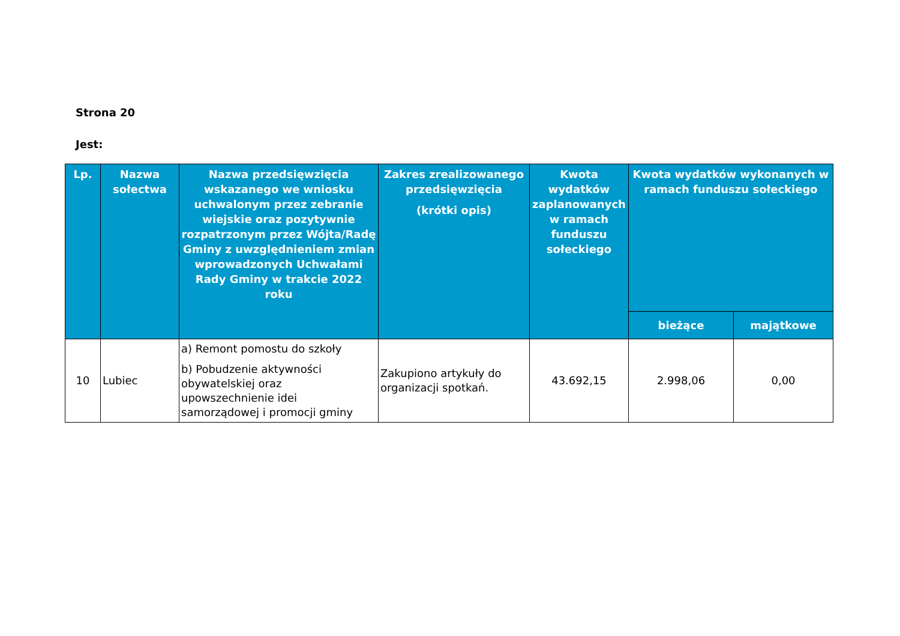Strona 20
Jest:
| Lp. | Nazwa sołectwa | Nazwa przedsięwzięcia wskazanego we wniosku uchwalonym przez zebranie wiejskie oraz pozytywnie rozpatrzonym przez Wójta/Radę Gminy z uwzględnieniem zmian wprowadzonych Uchwałami Rady Gminy w trakcie 2022 roku | Zakres zrealizowanego przedsięwzięcia (krótki opis) | Kwota wydatków zaplanowanych w ramach funduszu sołeckiego | Kwota wydatków wykonanych w ramach funduszu sołeckiego | |
| --- | --- | --- | --- | --- | --- | --- |
| | | | | | bieżące | majątkowe |
| 10 | Lubiec | a) Remont pomostu do szkoły b) Pobudzenie aktywności obywatelskiej oraz upowszechnienie idei samorządowej i promocji gminy | Zakupiono artykuły do organizacji spotkań. | 43.692,15 | 2.998,06 | 0,00 |